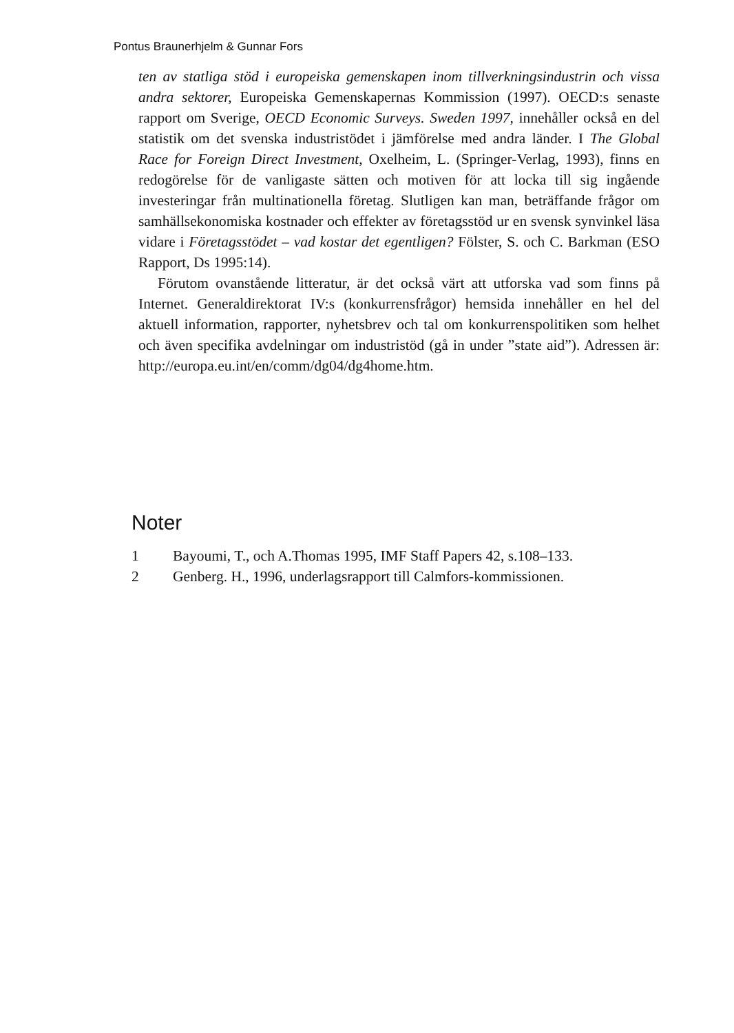Pontus Braunerhjelm & Gunnar Fors
ten av statliga stöd i europeiska gemenskapen inom tillverkningsindustrin och vissa andra sektorer, Europeiska Gemenskapernas Kommission (1997). OECD:s senaste rapport om Sverige, OECD Economic Surveys. Sweden 1997, innehåller också en del statistik om det svenska industristödet i jämförelse med andra länder. I The Global Race for Foreign Direct Investment, Oxelheim, L. (Springer-Verlag, 1993), finns en redogörelse för de vanligaste sätten och motiven för att locka till sig ingående investeringar från multinationella företag. Slutligen kan man, beträffande frågor om samhällsekonomiska kostnader och effekter av företagsstöd ur en svensk synvinkel läsa vidare i Företagsstödet – vad kostar det egentligen? Fölster, S. och C. Barkman (ESO Rapport, Ds 1995:14).
Förutom ovanstående litteratur, är det också värt att utforska vad som finns på Internet. Generaldirektorat IV:s (konkurrensfrågor) hemsida innehåller en hel del aktuell information, rapporter, nyhetsbrev och tal om konkurrenspolitiken som helhet och även specifika avdelningar om industristöd (gå in under ”state aid”). Adressen är: http://europa.eu.int/en/comm/dg04/dg4home.htm.
Noter
1 Bayoumi, T., och A.Thomas 1995, IMF Staff Papers 42, s.108–133.
2 Genberg. H., 1996, underlagsrapport till Calmfors-kommissionen.